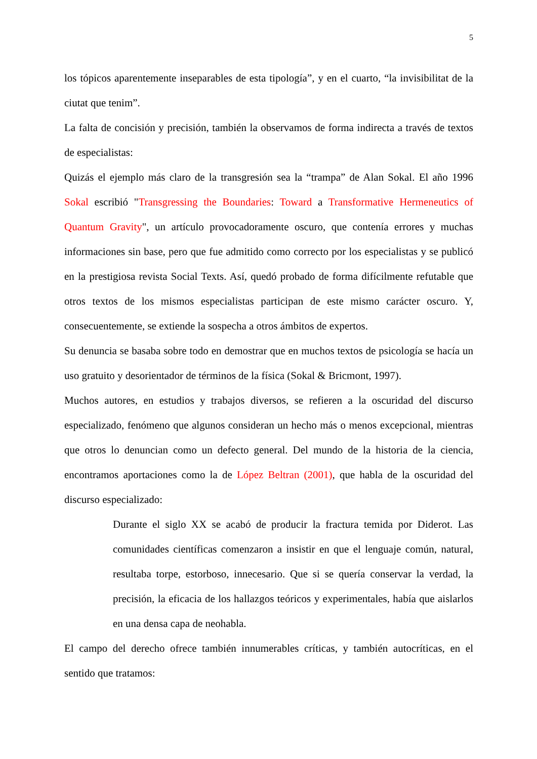5
los tópicos aparentemente inseparables de esta tipología”, y en el cuarto, “la invisibilitat de la ciutat que tenim”.
La falta de concisión y precisión, también la observamos de forma indirecta a través de textos de especialistas:
Quizás el ejemplo más claro de la transgresión sea la “trampa” de Alan Sokal. El año 1996 Sokal escribió "Transgressing the Boundaries: Toward a Transformative Hermeneutics of Quantum Gravity", un artículo provocadoramente oscuro, que contenía errores y muchas informaciones sin base, pero que fue admitido como correcto por los especialistas y se publicó en la prestigiosa revista Social Texts. Así, quedó probado de forma difícilmente refutable que otros textos de los mismos especialistas participan de este mismo carácter oscuro. Y, consecuentemente, se extiende la sospecha a otros ámbitos de expertos.
Su denuncia se basaba sobre todo en demostrar que en muchos textos de psicología se hacía un uso gratuito y desorientador de términos de la física (Sokal & Bricmont, 1997).
Muchos autores, en estudios y trabajos diversos, se refieren a la oscuridad del discurso especializado, fenómeno que algunos consideran un hecho más o menos excepcional, mientras que otros lo denuncian como un defecto general. Del mundo de la historia de la ciencia, encontramos aportaciones como la de López Beltran (2001), que habla de la oscuridad del discurso especializado:
Durante el siglo XX se acabó de producir la fractura temida por Diderot. Las comunidades científicas comenzaron a insistir en que el lenguaje común, natural, resultaba torpe, estorboso, innecesario. Que si se quería conservar la verdad, la precisión, la eficacia de los hallazgos teóricos y experimentales, había que aislarlos en una densa capa de neohabla.
El campo del derecho ofrece también innumerables críticas, y también autocríticas, en el sentido que tratamos: